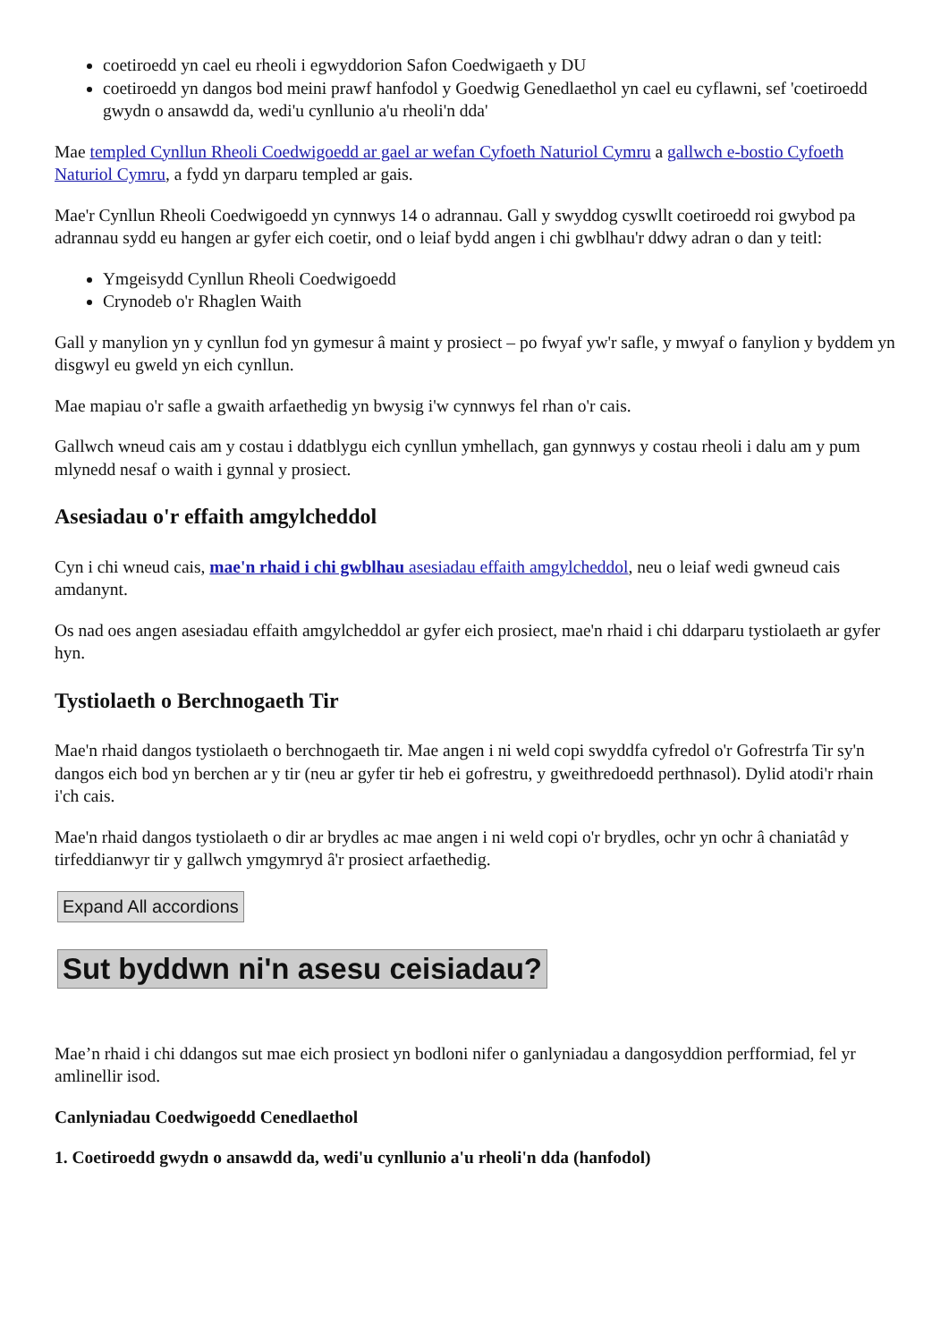coetiroedd yn cael eu rheoli i egwyddorion Safon Coedwigaeth y DU
coetiroedd yn dangos bod meini prawf hanfodol y Goedwig Genedlaethol yn cael eu cyflawni, sef 'coetiroedd gwydn o ansawdd da, wedi'u cynllunio a'u rheoli'n dda'
Mae templed Cynllun Rheoli Coedwigoedd ar gael ar wefan Cyfoeth Naturiol Cymru a gallwch e-bostio Cyfoeth Naturiol Cymru, a fydd yn darparu templed ar gais.
Mae'r Cynllun Rheoli Coedwigoedd yn cynnwys 14 o adrannau. Gall y swyddog cyswllt coetiroedd roi gwybod pa adrannau sydd eu hangen ar gyfer eich coetir, ond o leiaf bydd angen i chi gwblhau'r ddwy adran o dan y teitl:
Ymgeisydd Cynllun Rheoli Coedwigoedd
Crynodeb o'r Rhaglen Waith
Gall y manylion yn y cynllun fod yn gymesur â maint y prosiect – po fwyaf yw'r safle, y mwyaf o fanylion y byddem yn disgwyl eu gweld yn eich cynllun.
Mae mapiau o'r safle a gwaith arfaethedig yn bwysig i'w cynnwys fel rhan o'r cais.
Gallwch wneud cais am y costau i ddatblygu eich cynllun ymhellach, gan gynnwys y costau rheoli i dalu am y pum mlynedd nesaf o waith i gynnal y prosiect.
Asesiadau o'r effaith amgylcheddol
Cyn i chi wneud cais, mae'n rhaid i chi gwblhau asesiadau effaith amgylcheddol, neu o leiaf wedi gwneud cais amdanynt.
Os nad oes angen asesiadau effaith amgylcheddol ar gyfer eich prosiect, mae'n rhaid i chi ddarparu tystiolaeth ar gyfer hyn.
Tystiolaeth o Berchnogaeth Tir
Mae'n rhaid dangos tystiolaeth o berchnogaeth tir. Mae angen i ni weld copi swyddfa cyfredol o'r Gofrestrfa Tir sy'n dangos eich bod yn berchen ar y tir (neu ar gyfer tir heb ei gofrestru, y gweithredoedd perthnasol). Dylid atodi'r rhain i'ch cais.
Mae'n rhaid dangos tystiolaeth o dir ar brydles ac mae angen i ni weld copi o'r brydles, ochr yn ochr â chaniatâd y tirfeddianwyr tir y gallwch ymgymryd â'r prosiect arfaethedig.
Expand All accordions
Sut byddwn ni'n asesu ceisiadau?
Mae’n rhaid i chi ddangos sut mae eich prosiect yn bodloni nifer o ganlyniadau a dangosyddion perfformiad, fel yr amlinellir isod.
Canlyniadau Coedwigoedd Cenedlaethol
1. Coetiroedd gwydn o ansawdd da, wedi'u cynllunio a'u rheoli'n dda (hanfodol)